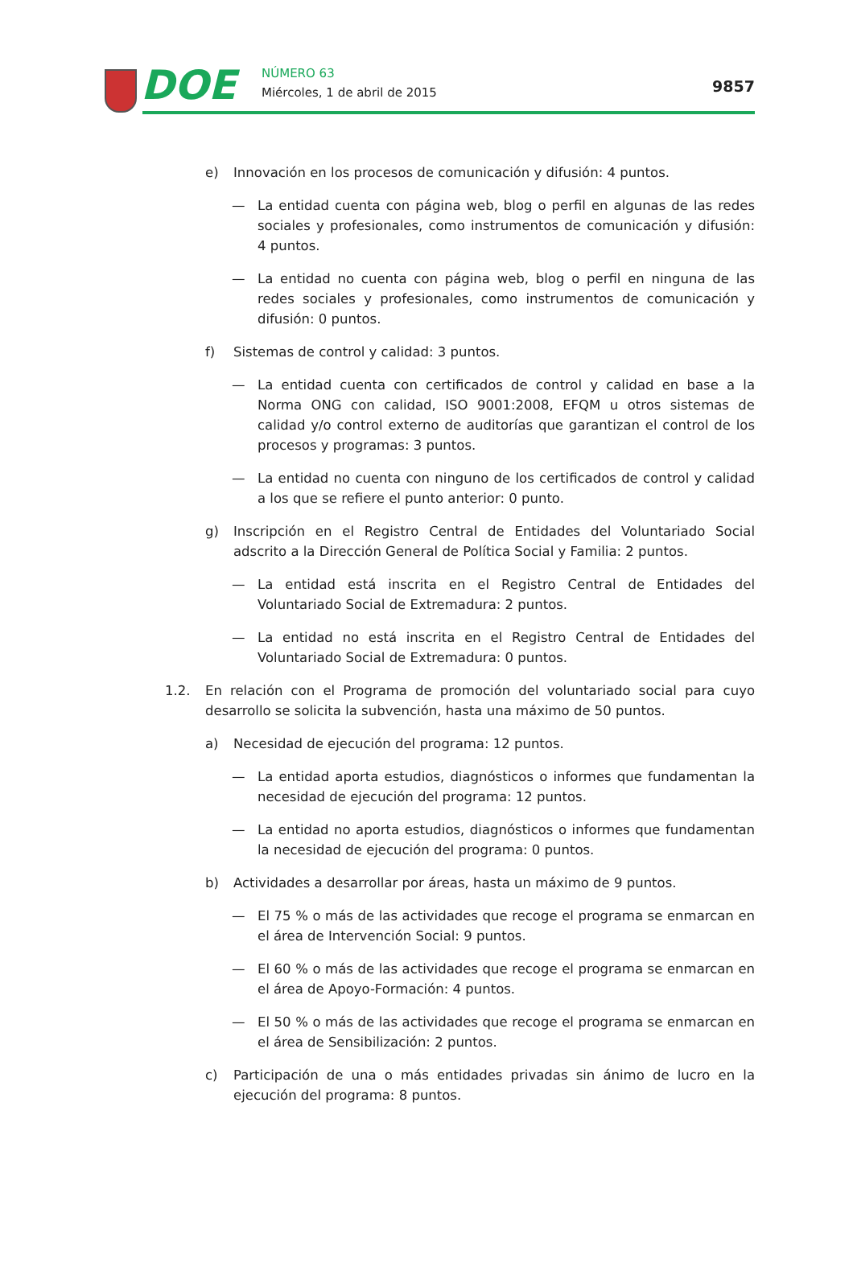DOE NÚMERO 63
Miércoles, 1 de abril de 2015 9857
e) Innovación en los procesos de comunicación y difusión: 4 puntos.
— La entidad cuenta con página web, blog o perfil en algunas de las redes sociales y profesionales, como instrumentos de comunicación y difusión: 4 puntos.
— La entidad no cuenta con página web, blog o perfil en ninguna de las redes sociales y profesionales, como instrumentos de comunicación y difusión: 0 puntos.
f) Sistemas de control y calidad: 3 puntos.
— La entidad cuenta con certificados de control y calidad en base a la Norma ONG con calidad, ISO 9001:2008, EFQM u otros sistemas de calidad y/o control externo de auditorías que garantizan el control de los procesos y programas: 3 puntos.
— La entidad no cuenta con ninguno de los certificados de control y calidad a los que se refiere el punto anterior: 0 punto.
g) Inscripción en el Registro Central de Entidades del Voluntariado Social adscrito a la Dirección General de Política Social y Familia: 2 puntos.
— La entidad está inscrita en el Registro Central de Entidades del Voluntariado Social de Extremadura: 2 puntos.
— La entidad no está inscrita en el Registro Central de Entidades del Voluntariado Social de Extremadura: 0 puntos.
1.2. En relación con el Programa de promoción del voluntariado social para cuyo desarrollo se solicita la subvención, hasta una máximo de 50 puntos.
a) Necesidad de ejecución del programa: 12 puntos.
— La entidad aporta estudios, diagnósticos o informes que fundamentan la necesidad de ejecución del programa: 12 puntos.
— La entidad no aporta estudios, diagnósticos o informes que fundamentan la necesidad de ejecución del programa: 0 puntos.
b) Actividades a desarrollar por áreas, hasta un máximo de 9 puntos.
— El 75 % o más de las actividades que recoge el programa se enmarcan en el área de Intervención Social: 9 puntos.
— El 60 % o más de las actividades que recoge el programa se enmarcan en el área de Apoyo-Formación: 4 puntos.
— El 50 % o más de las actividades que recoge el programa se enmarcan en el área de Sensibilización: 2 puntos.
c) Participación de una o más entidades privadas sin ánimo de lucro en la ejecución del programa: 8 puntos.